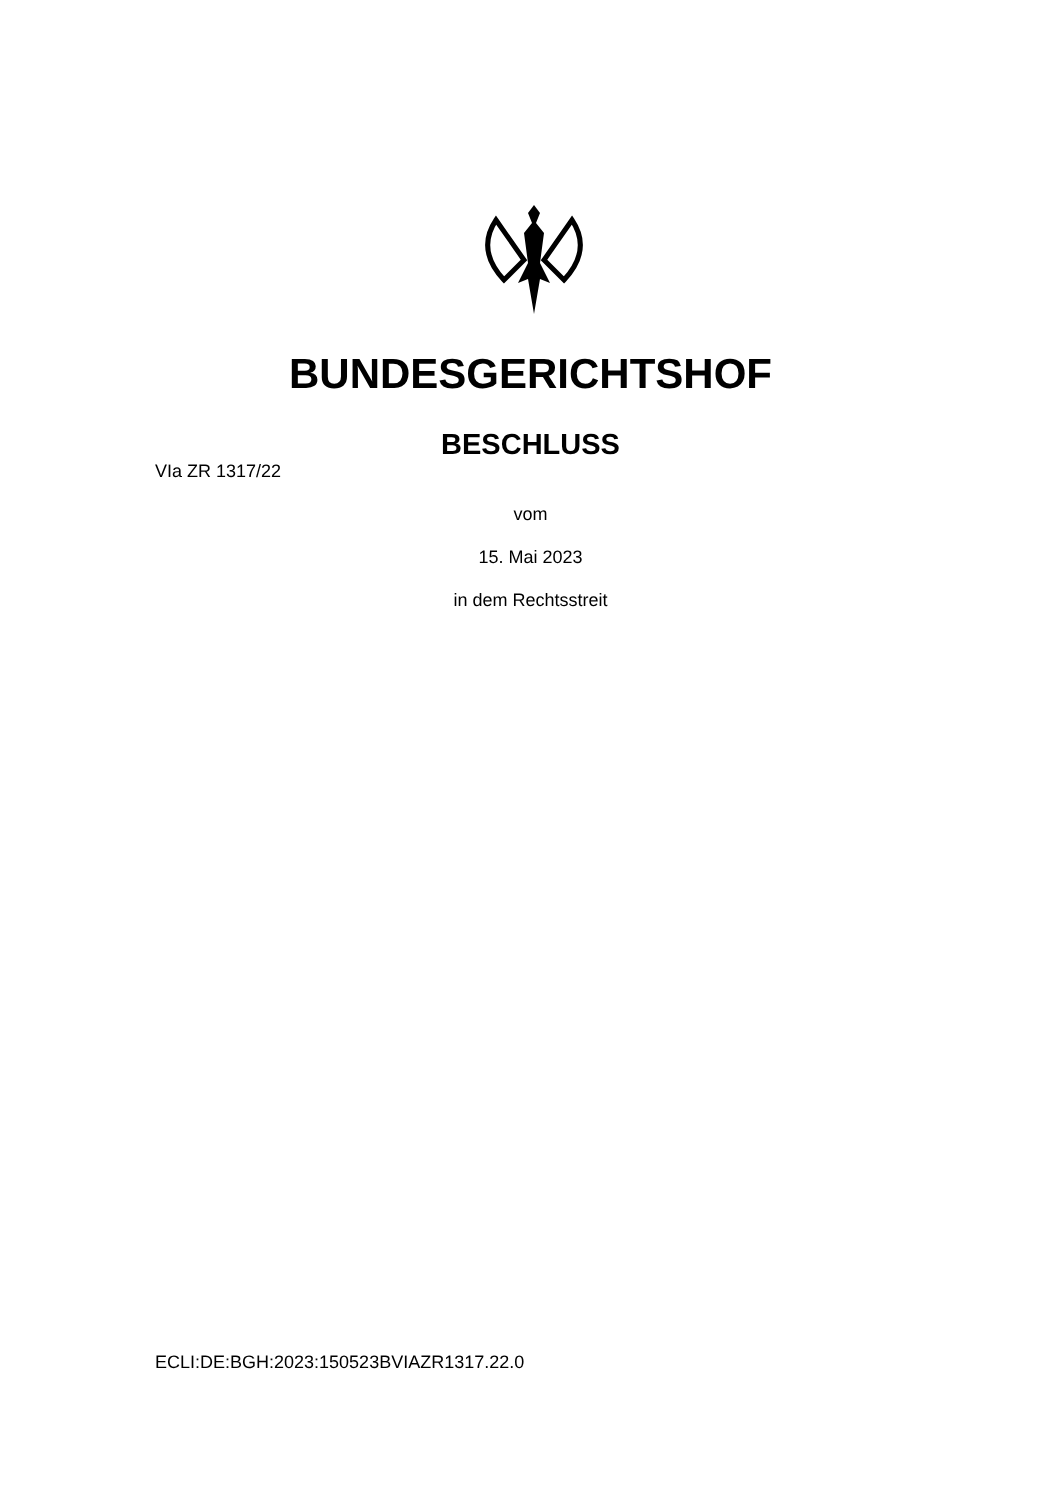BUNDESGERICHTSHOF
BESCHLUSS
VIa ZR 1317/22
vom
15. Mai 2023
in dem Rechtsstreit
ECLI:DE:BGH:2023:150523BVIAZR1317.22.0